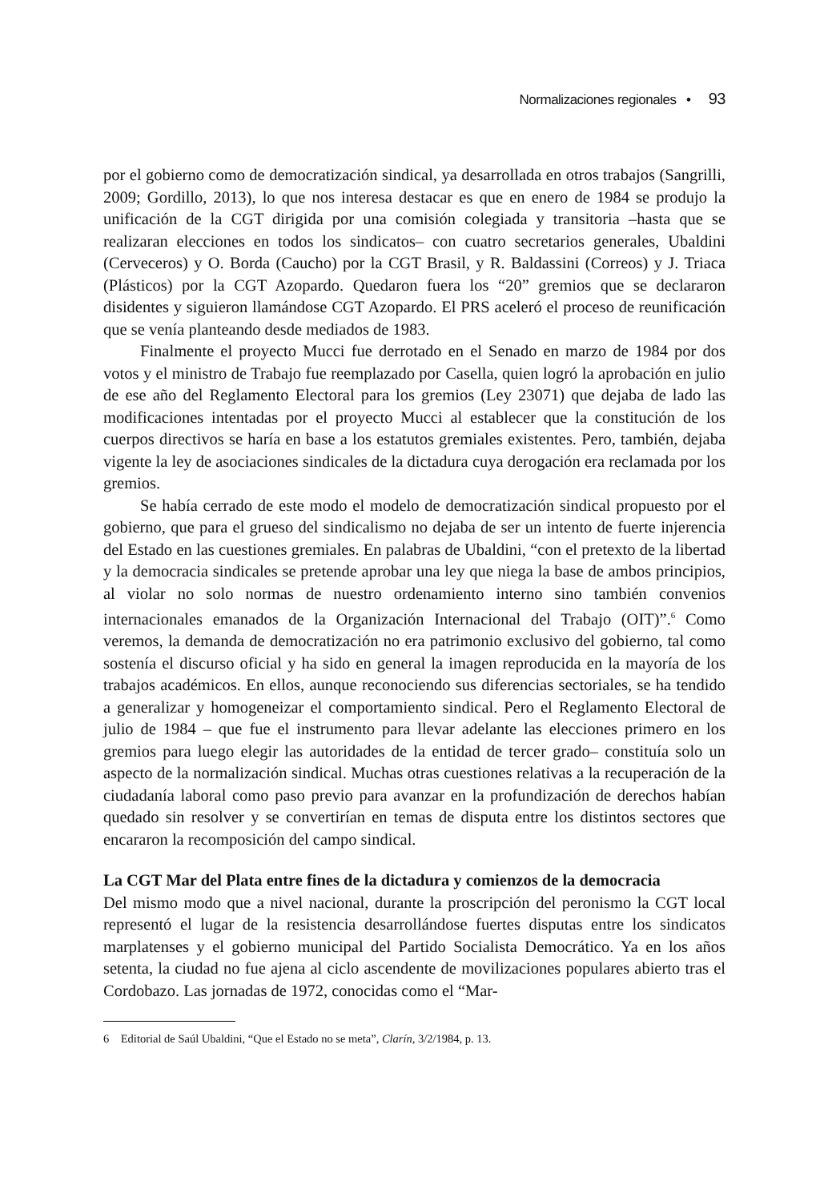Normalizaciones regionales • 93
por el gobierno como de democratización sindical, ya desarrollada en otros trabajos (Sangrilli, 2009; Gordillo, 2013), lo que nos interesa destacar es que en enero de 1984 se produjo la unificación de la CGT dirigida por una comisión colegiada y transitoria –hasta que se realizaran elecciones en todos los sindicatos– con cuatro secretarios generales, Ubaldini (Cerveceros) y O. Borda (Caucho) por la CGT Brasil, y R. Baldassini (Correos) y J. Triaca (Plásticos) por la CGT Azopardo. Quedaron fuera los “20” gremios que se declararon disidentes y siguieron llamándose CGT Azopardo. El PRS aceleró el proceso de reunificación que se venía planteando desde mediados de 1983.
Finalmente el proyecto Mucci fue derrotado en el Senado en marzo de 1984 por dos votos y el ministro de Trabajo fue reemplazado por Casella, quien logró la aprobación en julio de ese año del Reglamento Electoral para los gremios (Ley 23071) que dejaba de lado las modificaciones intentadas por el proyecto Mucci al establecer que la constitución de los cuerpos directivos se haría en base a los estatutos gremiales existentes. Pero, también, dejaba vigente la ley de asociaciones sindicales de la dictadura cuya derogación era reclamada por los gremios.
Se había cerrado de este modo el modelo de democratización sindical propuesto por el gobierno, que para el grueso del sindicalismo no dejaba de ser un intento de fuerte injerencia del Estado en las cuestiones gremiales. En palabras de Ubaldini, “con el pretexto de la libertad y la democracia sindicales se pretende aprobar una ley que niega la base de ambos principios, al violar no solo normas de nuestro ordenamiento interno sino también convenios internacionales emanados de la Organización Internacional del Trabajo (OIT)”.<sup>6</sup> Como veremos, la demanda de democratización no era patrimonio exclusivo del gobierno, tal como sostenía el discurso oficial y ha sido en general la imagen reproducida en la mayoría de los trabajos académicos. En ellos, aunque reconociendo sus diferencias sectoriales, se ha tendido a generalizar y homogeneizar el comportamiento sindical. Pero el Reglamento Electoral de julio de 1984 – que fue el instrumento para llevar adelante las elecciones primero en los gremios para luego elegir las autoridades de la entidad de tercer grado– constituía solo un aspecto de la normalización sindical. Muchas otras cuestiones relativas a la recuperación de la ciudadanía laboral como paso previo para avanzar en la profundización de derechos habían quedado sin resolver y se convertirían en temas de disputa entre los distintos sectores que encararon la recomposición del campo sindical.
La CGT Mar del Plata entre fines de la dictadura y comienzos de la democracia
Del mismo modo que a nivel nacional, durante la proscripción del peronismo la CGT local representó el lugar de la resistencia desarrollándose fuertes disputas entre los sindicatos marplatenses y el gobierno municipal del Partido Socialista Democrático. Ya en los años setenta, la ciudad no fue ajena al ciclo ascendente de movilizaciones populares abierto tras el Cordobazo. Las jornadas de 1972, conocidas como el “Mar-
6 Editorial de Saúl Ubaldini, “Que el Estado no se meta”, Clarín, 3/2/1984, p. 13.